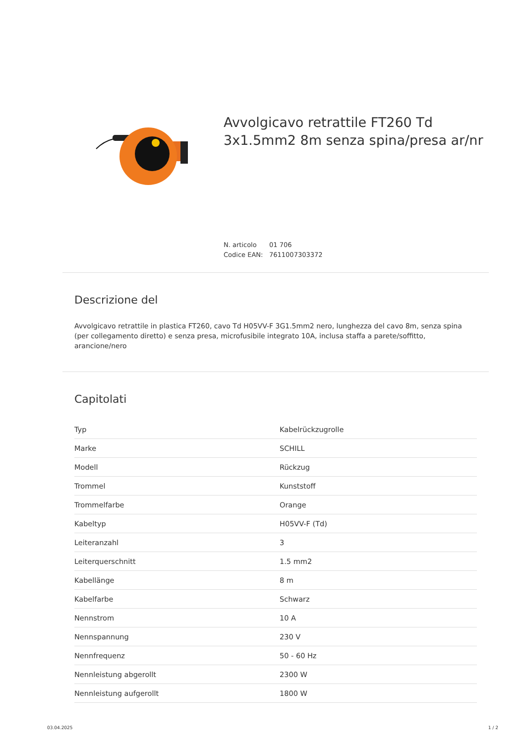Avvolgicavo retrattile FT260 Td 3x1.5mm2 8m senza spina/presa ar/nr
N. articolo 01 706
Codice EAN: 7611007303372
Descrizione del
Avvolgicavo retrattile in plastica FT260, cavo Td H05VV-F 3G1.5mm2 nero, lunghezza del cavo 8m, senza spina (per collegamento diretto) e senza presa, microfusibile integrato 10A, inclusa staffa a parete/soffitto, arancione/nero
Capitolati
| Typ | Kabelrückzugrolle |
| Marke | SCHILL |
| Modell | Rückzug |
| Trommel | Kunststoff |
| Trommelfarbe | Orange |
| Kabeltyp | H05VV-F (Td) |
| Leiteranzahl | 3 |
| Leiterquerschnitt | 1.5 mm2 |
| Kabellänge | 8 m |
| Kabelfarbe | Schwarz |
| Nennstrom | 10 A |
| Nennspannung | 230 V |
| Nennfrequenz | 50 - 60 Hz |
| Nennleistung abgerollt | 2300 W |
| Nennleistung aufgerollt | 1800 W |
03.04.2025 1 / 2